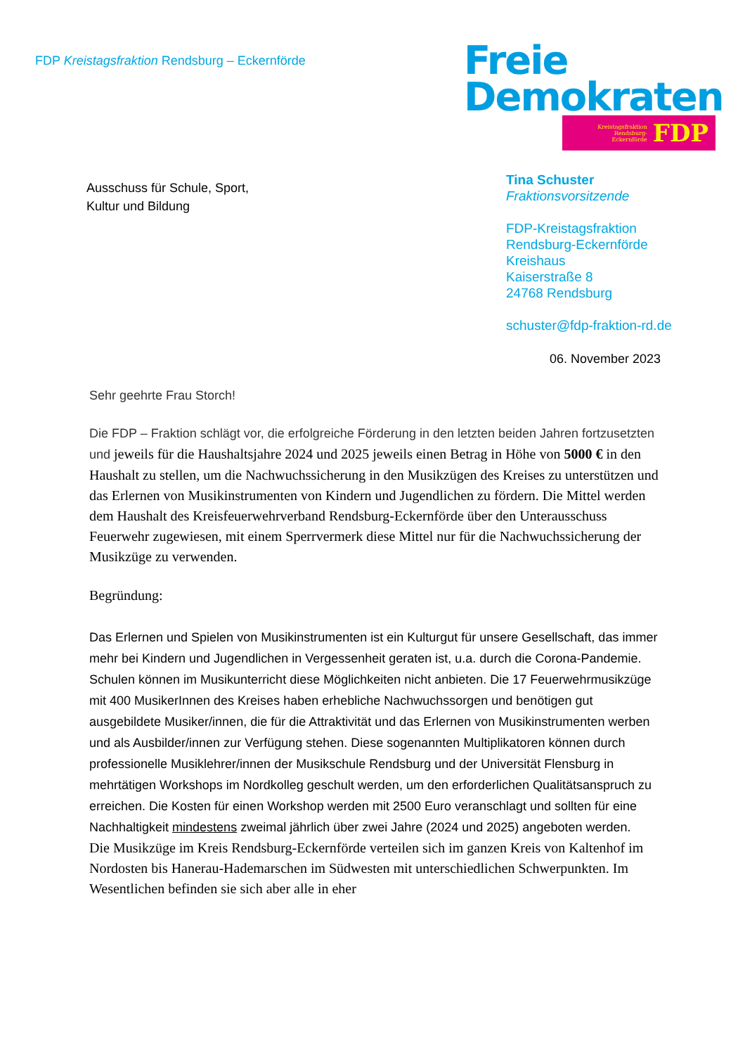FDP Kreistagsfraktion Rendsburg – Eckernförde
Freie
Demokraten
Kreistagsfraktion
Rendsburg-
Eckernförde FDP
Ausschuss für Schule, Sport,
Kultur und Bildung
Tina Schuster
Fraktionsvorsitzende
FDP-Kreistagsfraktion
Rendsburg-Eckernförde
Kreishaus
Kaiserstraße 8
24768 Rendsburg
schuster@fdp-fraktion-rd.de
06. November 2023
Sehr geehrte Frau Storch!
Die FDP – Fraktion schlägt vor, die erfolgreiche Förderung in den letzten beiden Jahren fortzusetzten und jeweils für die Haushaltsjahre 2024 und 2025 jeweils einen Betrag in Höhe von 5000 € in den Haushalt zu stellen, um die Nachwuchssicherung in den Musikzügen des Kreises zu unterstützen und das Erlernen von Musikinstrumenten von Kindern und Jugendlichen zu fördern. Die Mittel werden dem Haushalt des Kreisfeuerwehrverband Rendsburg-Eckernförde über den Unterausschuss Feuerwehr zugewiesen, mit einem Sperrvermerk diese Mittel nur für die Nachwuchssicherung der Musikzüge zu verwenden.
Begründung:
Das Erlernen und Spielen von Musikinstrumenten ist ein Kulturgut für unsere Gesellschaft, das immer mehr bei Kindern und Jugendlichen in Vergessenheit geraten ist, u.a. durch die Corona-Pandemie. Schulen können im Musikunterricht diese Möglichkeiten nicht anbieten. Die 17 Feuerwehrmusikzüge mit 400 MusikerInnen des Kreises haben erhebliche Nachwuchssorgen und benötigen gut ausgebildete Musiker/innen, die für die Attraktivität und das Erlernen von Musikinstrumenten werben und als Ausbilder/innen zur Verfügung stehen. Diese sogenannten Multiplikatoren können durch professionelle Musiklehrer/innen der Musikschule Rendsburg und der Universität Flensburg in mehrtätigen Workshops im Nordkolleg geschult werden, um den erforderlichen Qualitätsanspruch zu erreichen. Die Kosten für einen Workshop werden mit 2500 Euro veranschlagt und sollten für eine Nachhaltigkeit mindestens zweimal jährlich über zwei Jahre (2024 und 2025) angeboten werden.
Die Musikzüge im Kreis Rendsburg-Eckernförde verteilen sich im ganzen Kreis von Kaltenhof im Nordosten bis Hanerau-Hademarschen im Südwesten mit unterschiedlichen Schwerpunkten. Im Wesentlichen befinden sie sich aber alle in eher